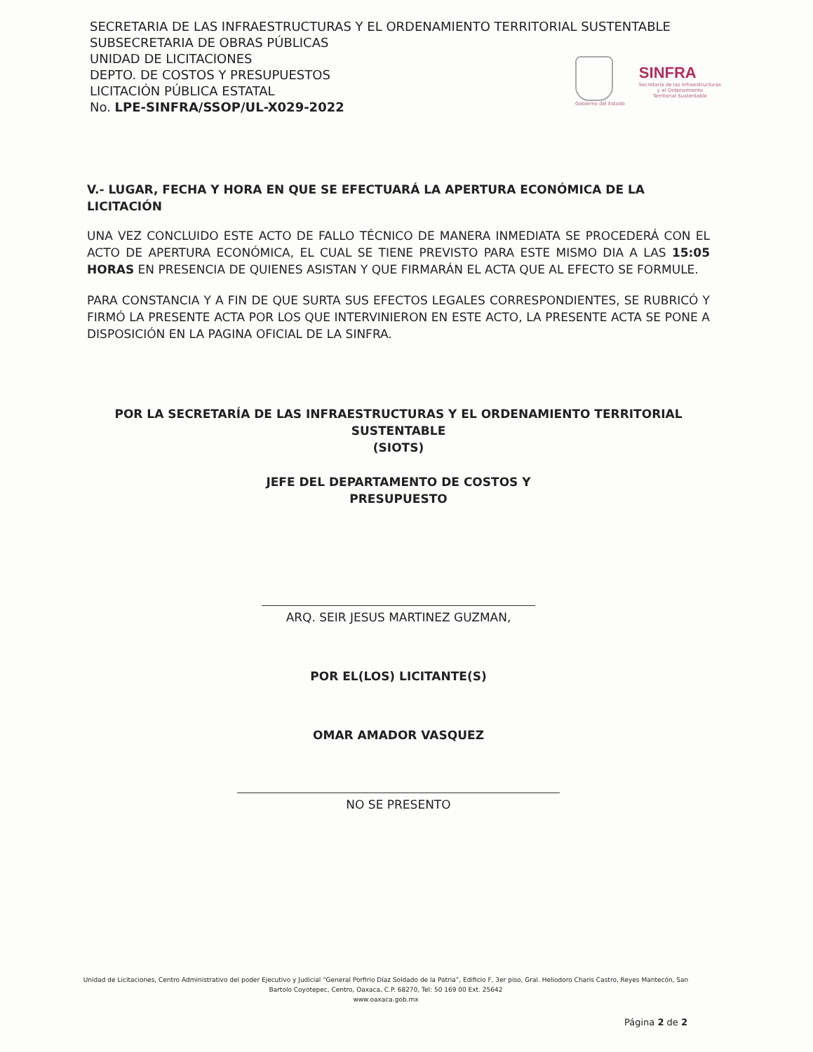SECRETARIA DE LAS INFRAESTRUCTURAS Y EL ORDENAMIENTO TERRITORIAL SUSTENTABLE
SUBSECRETARIA DE OBRAS PÚBLICAS
UNIDAD DE LICITACIONES
DEPTO. DE COSTOS Y PRESUPUESTOS
LICITACIÓN PÚBLICA ESTATAL
No. LPE-SINFRA/SSOP/UL-X029-2022
Gobierno del Estado
SINFRA
Secretaría de las Infraestructuras
y el Ordenamiento
Territorial Sustentable
V.- LUGAR, FECHA Y HORA EN QUE SE EFECTUARÁ LA APERTURA ECONÓMICA DE LA LICITACIÓN
UNA VEZ CONCLUIDO ESTE ACTO DE FALLO TÉCNICO DE MANERA INMEDIATA SE PROCEDERÁ CON EL ACTO DE APERTURA ECONÓMICA, EL CUAL SE TIENE PREVISTO PARA ESTE MISMO DIA A LAS 15:05 HORAS EN PRESENCIA DE QUIENES ASISTAN Y QUE FIRMARÁN EL ACTA QUE AL EFECTO SE FORMULE.
PARA CONSTANCIA Y A FIN DE QUE SURTA SUS EFECTOS LEGALES CORRESPONDIENTES, SE RUBRICÓ Y FIRMÓ LA PRESENTE ACTA POR LOS QUE INTERVINIERON EN ESTE ACTO, LA PRESENTE ACTA SE PONE A DISPOSICIÓN EN LA PAGINA OFICIAL DE LA SINFRA.
POR LA SECRETARÍA DE LAS INFRAESTRUCTURAS Y EL ORDENAMIENTO TERRITORIAL SUSTENTABLE
(SIOTS)
JEFE DEL DEPARTAMENTO DE COSTOS Y
PRESUPUESTO
ARQ. SEIR JESUS MARTINEZ GUZMAN,
POR EL(LOS) LICITANTE(S)
OMAR AMADOR VASQUEZ
NO SE PRESENTO
Unidad de Licitaciones, Centro Administrativo del poder Ejecutivo y Judicial “General Porfirio Díaz Soldado de la Patria”, Edificio F, 3er piso, Gral. Heliodoro Charis Castro, Reyes Mantecón, San Bartolo Coyotepec, Centro, Oaxaca, C.P. 68270, Tel: 50 169 00 Ext. 25642
www.oaxaca.gob.mx
Página 2 de 2